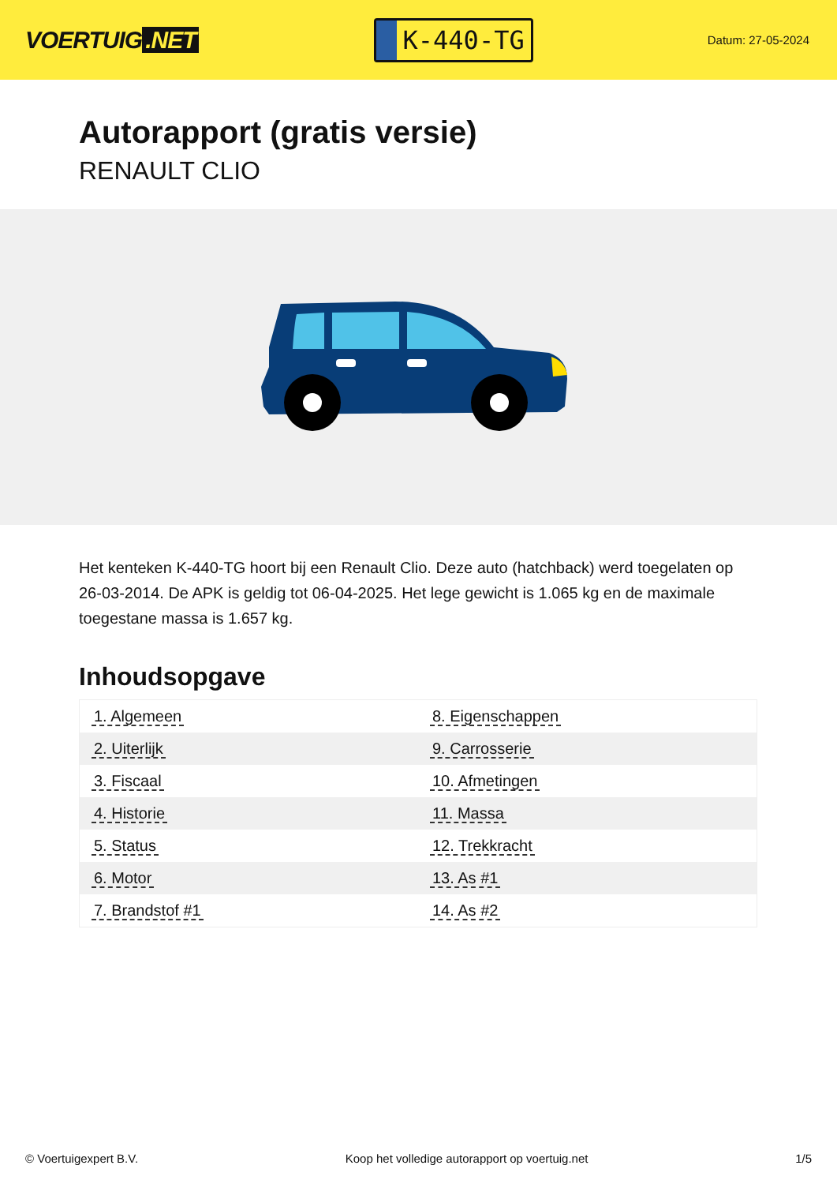VOERTUIG.NET
K-440-TG
Datum: 27-05-2024
Autorapport (gratis versie)
RENAULT CLIO
Het kenteken K-440-TG hoort bij een Renault Clio. Deze auto (hatchback) werd toegelaten op 26-03-2014. De APK is geldig tot 06-04-2025. Het lege gewicht is 1.065 kg en de maximale toegestane massa is 1.657 kg.
Inhoudsopgave
| 1. Algemeen | 8. Eigenschappen |
| 2. Uiterlijk | 9. Carrosserie |
| 3. Fiscaal | 10. Afmetingen |
| 4. Historie | 11. Massa |
| 5. Status | 12. Trekkracht |
| 6. Motor | 13. As #1 |
| 7. Brandstof #1 | 14. As #2 |
© Voertuigexpert B.V. Koop het volledige autorapport op voertuig.net 1/5